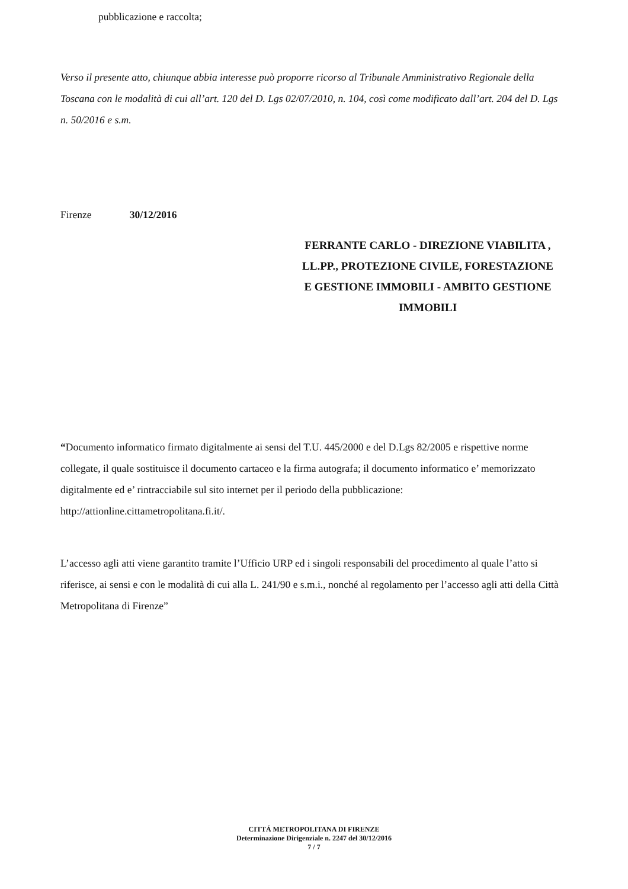pubblicazione e raccolta;
Verso il presente atto, chiunque abbia interesse può proporre ricorso al Tribunale Amministrativo Regionale della Toscana con le modalità di cui all’art. 120 del D. Lgs 02/07/2010, n. 104, così come modificato dall’art. 204 del D. Lgs n. 50/2016 e s.m.
Firenze 30/12/2016
FERRANTE CARLO - DIREZIONE VIABILITA , LL.PP., PROTEZIONE CIVILE, FORESTAZIONE E GESTIONE IMMOBILI - AMBITO GESTIONE IMMOBILI
“Documento informatico firmato digitalmente ai sensi del T.U. 445/2000 e del D.Lgs 82/2005 e rispettive norme collegate, il quale sostituisce il documento cartaceo e la firma autografa; il documento informatico e’ memorizzato digitalmente ed e’ rintracciabile sul sito internet per il periodo della pubblicazione: http://attionline.cittametropolitana.fi.it/.
L’accesso agli atti viene garantito tramite l’Ufficio URP ed i singoli responsabili del procedimento al quale l’atto si riferisce, ai sensi e con le modalità di cui alla L. 241/90 e s.m.i., nonché al regolamento per l’accesso agli atti della Città Metropolitana di Firenze”
CITTÁ METROPOLITANA DI FIRENZE
Determinazione Dirigenziale n. 2247 del 30/12/2016
7 / 7